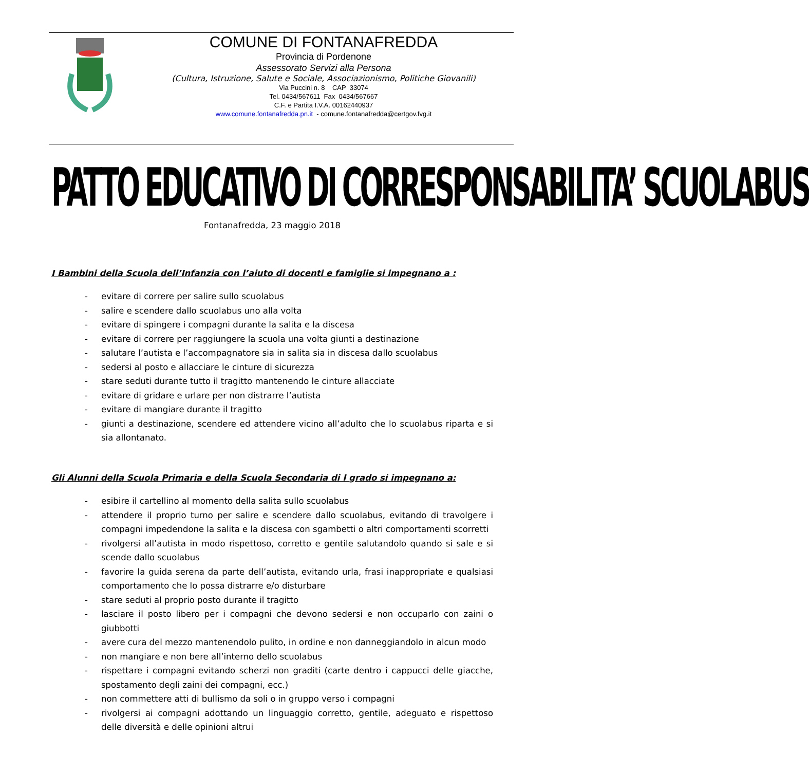COMUNE DI FONTANAFREDDA
Provincia di Pordenone
Assessorato Servizi alla Persona
(Cultura, Istruzione, Salute e Sociale, Associazionismo, Politiche Giovanili)
Via Puccini n. 8 CAP 33074
Tel. 0434/567611 Fax 0434/567667
C.F. e Partita I.V.A. 00162440937
www.comune.fontanafredda.pn.it - comune.fontanafredda@certgov.fvg.it
PATTO EDUCATIVO DI CORRESPONSABILITA’ SCUOLABUS
Fontanafredda, 23 maggio 2018
I Bambini della Scuola dell’Infanzia con l’aiuto di docenti e famiglie si impegnano a :
- evitare di correre per salire sullo scuolabus
- salire e scendere dallo scuolabus uno alla volta
- evitare di spingere i compagni durante la salita e la discesa
- evitare di correre per raggiungere la scuola una volta giunti a destinazione
- salutare l’autista e l’accompagnatore sia in salita sia in discesa dallo scuolabus
- sedersi al posto e allacciare le cinture di sicurezza
- stare seduti durante tutto il tragitto mantenendo le cinture allacciate
- evitare di gridare e urlare per non distrarre l’autista
- evitare di mangiare durante il tragitto
- giunti a destinazione, scendere ed attendere vicino all’adulto che lo scuolabus riparta e si sia allontanato.
Gli Alunni della Scuola Primaria e della Scuola Secondaria di I grado si impegnano a:
- esibire il cartellino al momento della salita sullo scuolabus
- attendere il proprio turno per salire e scendere dallo scuolabus, evitando di travolgere i compagni impedendone la salita e la discesa con sgambetti o altri comportamenti scorretti
- rivolgersi all’autista in modo rispettoso, corretto e gentile salutandolo quando si sale e si scende dallo scuolabus
- favorire la guida serena da parte dell’autista, evitando urla, frasi inappropriate e qualsiasi comportamento che lo possa distrarre e/o disturbare
- stare seduti al proprio posto durante il tragitto
- lasciare il posto libero per i compagni che devono sedersi e non occuparlo con zaini o giubbotti
- avere cura del mezzo mantenendolo pulito, in ordine e non danneggiandolo in alcun modo
- non mangiare e non bere all’interno dello scuolabus
- rispettare i compagni evitando scherzi non graditi (carte dentro i cappucci delle giacche, spostamento degli zaini dei compagni, ecc.)
- non commettere atti di bullismo da soli o in gruppo verso i compagni
- rivolgersi ai compagni adottando un linguaggio corretto, gentile, adeguato e rispettoso delle diversità e delle opinioni altrui